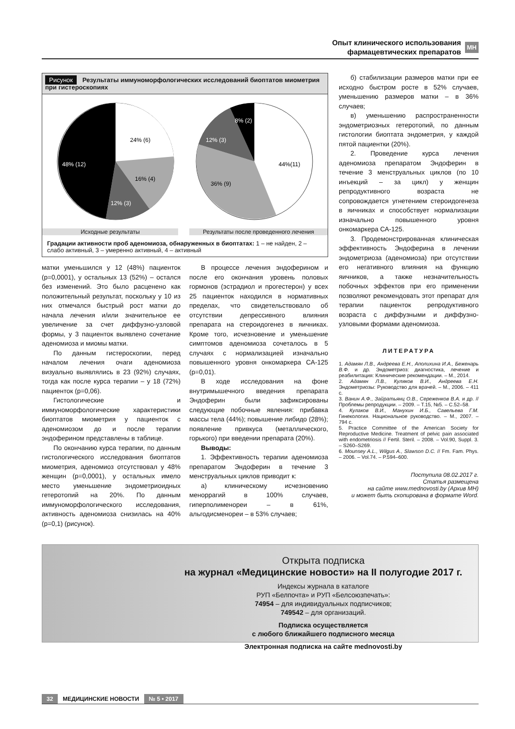Опыт клинического использования
фармацевтических препаратов МН
Рисунок Результаты иммуноморфологических исследований биоптатов миометрия при гистероскопиях
24% (6)
16% (4)
12% (3)
48% (12)
44%(11)
36% (9)
12% (3)
8% (2)
Исходные результаты Результаты после проведенного лечения
Градации активности проб аденомиоза, обнаруженных в биоптатах: 1 – не найден, 2 – слабо активный, 3 – умеренно активный, 4 – активный
матки уменьшился у 12 (48%) пациенток (p=0,0001), у остальных 13 (52%) – остался без изменений. Это было расценено как положительный результат, поскольку у 10 из них отмечался быстрый рост матки до начала лечения и/или значительное ее увеличение за счет диффузно-узловой формы, у 3 пациенток выявлено сочетание аденомиоза и миомы матки.
По данным гистероскопии, перед началом лечения очаги аденомиоза визуально выявлялись в 23 (92%) случаях, тогда как после курса терапии – у 18 (72%) пациенток (p=0,06).
Гистологические и иммуноморфологические характеристики биоптатов миометрия у пациенток с аденомиозом до и после терапии эндоферином представлены в таблице.
По окончанию курса терапии, по данным гистологического исследования биоптатов миометрия, аденомиоз отсутствовал у 48% женщин (p=0,0001), у остальных имело место уменьшение эндометриоидных гетеротопий на 20%. По данным иммуноморфологического исследования, активность аденомиоза снизилась на 40% (p=0,1) (рисунок).
В процессе лечения эндоферином и после его окончания уровень половых гормонов (эстрадиол и прогестерон) у всех 25 пациенток находился в нормативных пределах, что свидетельствовало об отсутствии депрессивного влияния препарата на стероидогенез в яичниках. Кроме того, исчезновение и уменьшение симптомов аденомиоза сочеталось в 5 случаях с нормализацией изначально повышенного уровня онкомаркера СА-125 (p=0,01).
В ходе исследования на фоне внутримышечного введения препарата Эндоферин были зафиксированы следующие побочные явления: прибавка массы тела (44%); повышение либидо (28%); появление привкуса (металлического, горького) при введении препарата (20%).
Выводы:
1. Эффективность терапии аденомиоза препаратом Эндоферин в течение 3 менструальных циклов приводит к:
а) клиническому исчезновению меноррагий в 100% случаев, гиперполименореи – в 61%, альгодисменореи – в 53% случаев;
б) стабилизации размеров матки при ее исходно быстром росте в 52% случаев, уменьшению размеров матки – в 36% случаев;
в) уменьшению распространенности эндометриозных гетеротопий, по данным гистологии биоптата эндометрия, у каждой пятой пациентки (20%).
2. Проведение курса лечения аденомиоза препаратом Эндоферин в течение 3 менструальных циклов (по 10 инъекций – за цикл) у женщин репродуктивного возраста не сопровождается угнетением стероидогенеза в яичниках и способствует нормализации изначально повышенного уровня онкомаркера СА-125.
3. Продемонстрированная клиническая эффективность Эндоферина в лечении эндометриоза (аденомиоза) при отсутствии его негативного влияния на функцию яичников, а также незначительность побочных эффектов при его применении позволяют рекомендовать этот препарат для терапии пациенток репродуктивного возраста с диффузными и диффузно-узловыми формами аденомиоза.
ЛИТЕРАТУРА
1. Адамян Л.В., Андреева Е.Н., Аполихина И.А., Беженарь В.Ф. и др. Эндометриоз: диагностика, лечение и реабилитация: Клинические рекомендации. – М., 2014.
2. Адамян Л.В., Куляков В.И., Андреева Е.Н. Эндометриозы: Руководство для врачей. – М., 2006. – 411 с.
3. Ванин А.Ф., Зайратьянц О.В., Сереженков В.А. и др. // Проблемы репродукции. – 2009. – Т.15, №5. – С.52–58.
4. Кулаков В.И., Манухин И.Б., Савельева Г.М. Гинекология. Национальное руководство. – М., 2007. – 794 с.
5. Practice Committee of the American Society for Reproductive Medicine. Treatment of pelvic pain associated with endometriosis // Fertil. Steril. – 2008. – Vol.90, Suppl. 3. – S260–S269.
6. Mounsey A.L., Wilgus A., Slawson D.C. // Fm. Fam. Phys. – 2006. – Vol.74. – P.594–600.
Поступила 08.02.2017 г.
Статья размещена
на сайте www.mednovosti.by (Архив МН)
и может быть скопирована в формате Word.
Открыта подписка
на журнал «Медицинские новости» на II полугодие 2017 г.
Индексы журнала в каталоге
РУП «Белпочта» и РУП «Белсоюзпечать»:
74954 – для индивидуальных подписчиков;
749542 – для организаций.
Подписка осуществляется
с любого ближайшего подписного месяца
Электронная подписка на сайте mednovosti.by
32 МЕДИЦИНСКИЕ НОВОСТИ № 5 • 2017